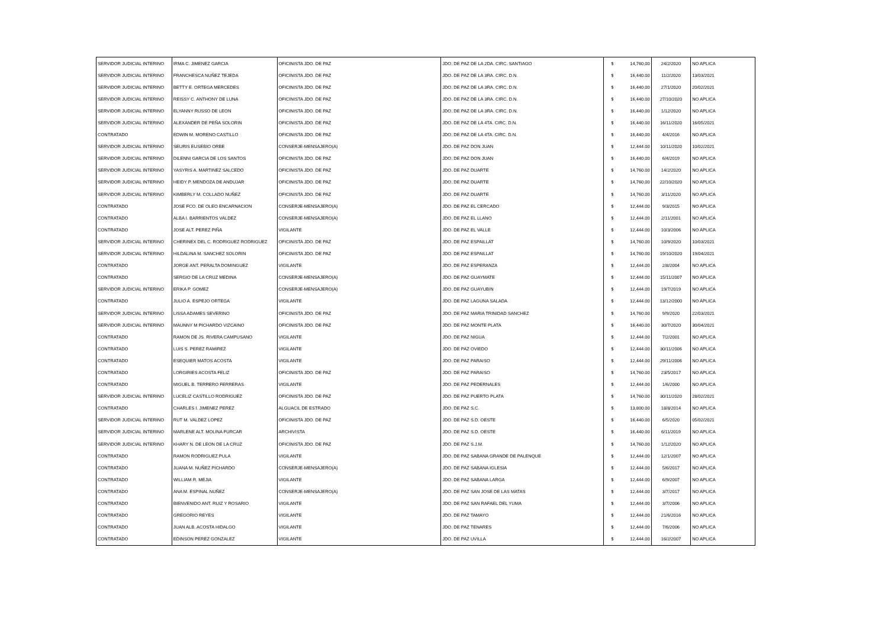| SERVIDOR JUDICIAL INTERINO | IRMA C. JIMENEZ GARCIA | OFICINISTA JDO. DE PAZ | JDO. DE PAZ DE LA 2DA. CIRC. SANTIAGO | $ | 14,760.00 | 24/2/2020 | NO APLICA |
| SERVIDOR JUDICIAL INTERINO | FRANCHESCA NUÑEZ TEJEDA | OFICINISTA JDO. DE PAZ | JDO. DE PAZ DE LA 3RA. CIRC. D.N. | $ | 16,440.00 | 11/2/2020 | 13/03/2021 |
| SERVIDOR JUDICIAL INTERINO | BETTY E. ORTEGA MERCEDES | OFICINISTA JDO. DE PAZ | JDO. DE PAZ DE LA 3RA. CIRC. D.N. | $ | 16,440.00 | 27/1/2020 | 20/02/2021 |
| SERVIDOR JUDICIAL INTERINO | REISSY C. ANTHONY DE LUNA | OFICINISTA JDO. DE PAZ | JDO. DE PAZ DE LA 3RA. CIRC. D.N. | $ | 16,440.00 | 27/10/2020 | NO APLICA |
| SERVIDOR JUDICIAL INTERINO | ELYANNY RUSSO DE LEON | OFICINISTA JDO. DE PAZ | JDO. DE PAZ DE LA 3RA. CIRC. D.N. | $ | 16,440.00 | 1/12/2020 | NO APLICA |
| SERVIDOR JUDICIAL INTERINO | ALEXANDER DE PEÑA SOLORIN | OFICINISTA JDO. DE PAZ | JDO. DE PAZ DE LA 4TA. CIRC. D.N. | $ | 16,440.00 | 16/11/2020 | 16/05/2021 |
| CONTRATADO | EDWIN M. MORENO CASTILLO | OFICINISTA JDO. DE PAZ | JDO. DE PAZ DE LA 4TA. CIRC. D.N. | $ | 16,440.00 | 4/4/2016 | NO APLICA |
| SERVIDOR JUDICIAL INTERINO | SEURIS EUSEBIO ORBE | CONSERJE-MENSAJERO(A) | JDO. DE PAZ DON JUAN | $ | 12,444.00 | 10/11/2020 | 10/02/2021 |
| SERVIDOR JUDICIAL INTERINO | DILENNI GARCIA DE LOS SANTOS | OFICINISTA JDO. DE PAZ | JDO. DE PAZ DON JUAN | $ | 16,440.00 | 6/4/2019 | NO APLICA |
| SERVIDOR JUDICIAL INTERINO | YASYRIS A. MARTINEZ SALCEDO | OFICINISTA JDO. DE PAZ | JDO. DE PAZ DUARTE | $ | 14,760.00 | 14/2/2020 | NO APLICA |
| SERVIDOR JUDICIAL INTERINO | HEIDY P. MENDOZA DE ANDUJAR | OFICINISTA JDO. DE PAZ | JDO. DE PAZ DUARTE | $ | 14,760.00 | 22/10/2020 | NO APLICA |
| SERVIDOR JUDICIAL INTERINO | KIMBERLY M. COLLADO NUÑEZ | OFICINISTA JDO. DE PAZ | JDO. DE PAZ DUARTE | $ | 14,760.00 | 3/11/2020 | NO APLICA |
| CONTRATADO | JOSE FCO. DE OLEO ENCARNACION | CONSERJE-MENSAJERO(A) | JDO. DE PAZ EL CERCADO | $ | 12,444.00 | 9/3/2015 | NO APLICA |
| CONTRATADO | ALBA I. BARRIENTOS VALDEZ | CONSERJE-MENSAJERO(A) | JDO. DE PAZ EL LLANO | $ | 12,444.00 | 2/11/2001 | NO APLICA |
| CONTRATADO | JOSE ALT. PEREZ PIÑA | VIGILANTE | JDO. DE PAZ EL VALLE | $ | 12,444.00 | 10/3/2006 | NO APLICA |
| SERVIDOR JUDICIAL INTERINO | CHERINEX DEL C. RODRIGUEZ RODRIGUEZ | OFICINISTA JDO. DE PAZ | JDO. DE PAZ ESPAILLAT | $ | 14,760.00 | 10/9/2020 | 10/03/2021 |
| SERVIDOR JUDICIAL INTERINO | HILDALINA M. SANCHEZ SOLORIN | OFICINISTA JDO. DE PAZ | JDO. DE PAZ ESPAILLAT | $ | 14,760.00 | 19/10/2020 | 19/04/2021 |
| CONTRATADO | JORGE ANT. PERALTA DOMINGUEZ | VIGILANTE | JDO. DE PAZ ESPERANZA | $ | 12,444.00 | 2/8/2004 | NO APLICA |
| CONTRATADO | SERGIO DE LA CRUZ MEDINA | CONSERJE-MENSAJERO(A) | JDO. DE PAZ GUAYMATE | $ | 12,444.00 | 15/11/2007 | NO APLICA |
| SERVIDOR JUDICIAL INTERINO | ERIKA P. GOMEZ | CONSERJE-MENSAJERO(A) | JDO. DE PAZ GUAYUBIN | $ | 12,444.00 | 19/7/2019 | NO APLICA |
| CONTRATADO | JULIO A. ESPEJO ORTEGA | VIGILANTE | JDO. DE PAZ LAGUNA SALADA | $ | 12,444.00 | 13/12/2000 | NO APLICA |
| SERVIDOR JUDICIAL INTERINO | LISSA ADAMES SEVERINO | OFICINISTA JDO. DE PAZ | JDO. DE PAZ MARIA TRINIDAD SANCHEZ | $ | 14,760.00 | 9/9/2020 | 22/03/2021 |
| SERVIDOR JUDICIAL INTERINO | MAUNNY M PICHARDO VIZCAINO | OFICINISTA JDO. DE PAZ | JDO. DE PAZ MONTE PLATA | $ | 16,440.00 | 30/7/2020 | 30/04/2021 |
| CONTRATADO | RAMON DE JS. RIVERA CAMPUSANO | VIGILANTE | JDO. DE PAZ NIGUA | $ | 12,444.00 | 7/2/2001 | NO APLICA |
| CONTRATADO | LUIS S. PEREZ RAMIREZ | VIGILANTE | JDO. DE PAZ OVIEDO | $ | 12,444.00 | 30/11/2006 | NO APLICA |
| CONTRATADO | ESEQUIER MATOS ACOSTA | VIGILANTE | JDO. DE PAZ PARAISO | $ | 12,444.00 | 29/11/2006 | NO APLICA |
| CONTRATADO | LORGIRIES ACOSTA FELIZ | OFICINISTA JDO. DE PAZ | JDO. DE PAZ PARAISO | $ | 14,760.00 | 23/5/2017 | NO APLICA |
| CONTRATADO | MIGUEL B. TERRERO FERRERAS | VIGILANTE | JDO. DE PAZ PEDERNALES | $ | 12,444.00 | 1/6/2000 | NO APLICA |
| SERVIDOR JUDICIAL INTERINO | LUCELIZ CASTILLO RODRIGUEZ | OFICINISTA JDO. DE PAZ | JDO. DE PAZ PUERTO PLATA | $ | 14,760.00 | 30/11/2020 | 28/02/2021 |
| CONTRATADO | CHARLES I. JIMENEZ PEREZ | ALGUACIL DE ESTRADO | JDO. DE PAZ S.C. | $ | 13,800.00 | 18/8/2014 | NO APLICA |
| SERVIDOR JUDICIAL INTERINO | RUT M. VALDEZ LOPEZ | OFICINISTA JDO. DE PAZ | JDO. DE PAZ S.D. OESTE | $ | 16,440.00 | 6/5/2020 | 05/02/2021 |
| SERVIDOR JUDICIAL INTERINO | MARLENE ALT. MOLINA FURCAR | ARCHIVISTA | JDO. DE PAZ S.D. OESTE | $ | 16,440.00 | 6/11/2019 | NO APLICA |
| SERVIDOR JUDICIAL INTERINO | KHARY N. DE LEON DE LA CRUZ | OFICINISTA JDO. DE PAZ | JDO. DE PAZ S.J.M. | $ | 14,760.00 | 1/12/2020 | NO APLICA |
| CONTRATADO | RAMON RODRIGUEZ PULA | VIGILANTE | JDO. DE PAZ SABANA GRANDE DE PALENQUE | $ | 12,444.00 | 12/1/2007 | NO APLICA |
| CONTRATADO | JUANA M. NUÑEZ PICHARDO | CONSERJE-MENSAJERO(A) | JDO. DE PAZ SABANA IGLESIA | $ | 12,444.00 | 5/6/2017 | NO APLICA |
| CONTRATADO | WILLIAM R. MEJIA | VIGILANTE | JDO. DE PAZ SABANA LARGA | $ | 12,444.00 | 6/9/2007 | NO APLICA |
| CONTRATADO | ANA M. ESPINAL NUÑEZ | CONSERJE-MENSAJERO(A) | JDO. DE PAZ SAN JOSE DE LAS MATAS | $ | 12,444.00 | 3/7/2017 | NO APLICA |
| CONTRATADO | BIENVENIDO ANT. RUIZ Y ROSARIO | VIGILANTE | JDO. DE PAZ SAN RAFAEL DEL YUMA | $ | 12,444.00 | 3/7/2006 | NO APLICA |
| CONTRATADO | GREGORIO REYES | VIGILANTE | JDO. DE PAZ TAMAYO | $ | 12,444.00 | 21/6/2016 | NO APLICA |
| CONTRATADO | JUAN ALB. ACOSTA HIDALGO | VIGILANTE | JDO. DE PAZ TENARES | $ | 12,444.00 | 7/6/2006 | NO APLICA |
| CONTRATADO | EDINSON PEREZ GONZALEZ | VIGILANTE | JDO. DE PAZ UVILLA | $ | 12,444.00 | 16/2/2007 | NO APLICA |